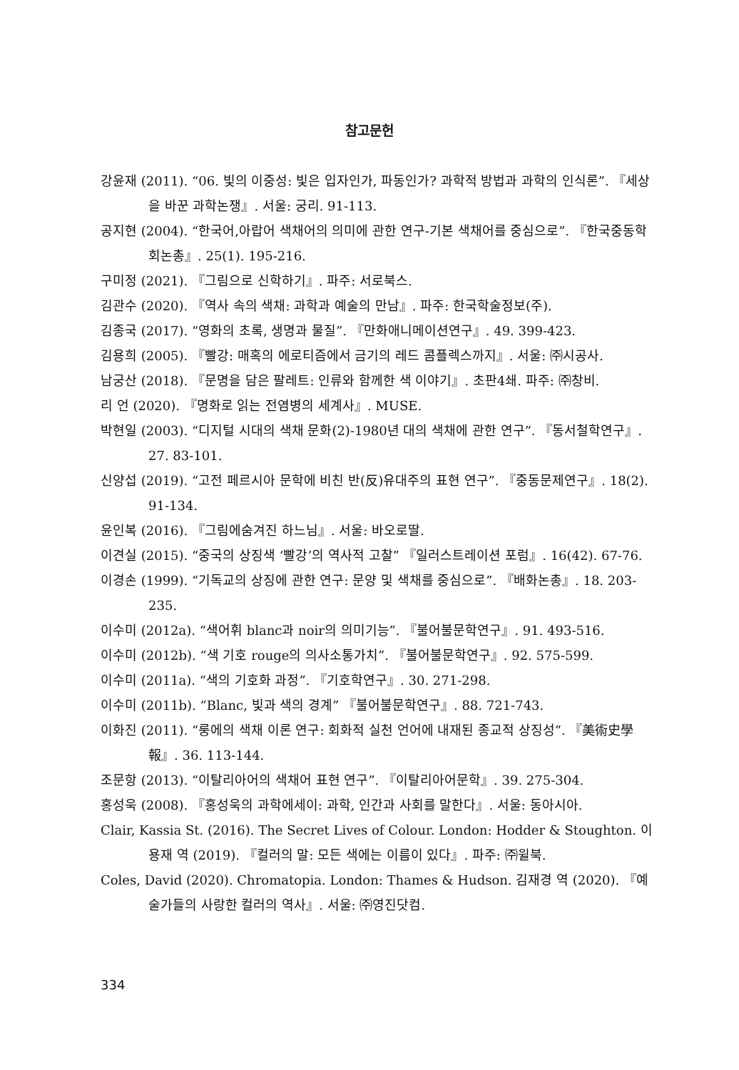참고문헌
강윤재 (2011). “06. 빛의 이중성: 빛은 입자인가, 파동인가? 과학적 방법과 과학의 인식론”. 『세상을 바꾼 과학논쟁』. 서울: 궁리. 91-113.
공지현 (2004). “한국어,아랍어 색채어의 의미에 관한 연구-기본 색채어를 중심으로”. 『한국중동학회논총』. 25(1). 195-216.
구미정 (2021). 『그림으로 신학하기』. 파주: 서로북스.
김관수 (2020). 『역사 속의 색채: 과학과 예술의 만남』. 파주: 한국학술정보(주).
김종국 (2017). “영화의 초록, 생명과 물질”. 『만화애니메이션연구』. 49. 399-423.
김용희 (2005). 『빨강: 매혹의 에로티즘에서 금기의 레드 콤플렉스까지』. 서울: ㈜시공사.
남궁산 (2018). 『문명을 담은 팔레트: 인류와 함께한 색 이야기』. 초판4쇄. 파주: ㈜창비.
리 언 (2020). 『명화로 읽는 전염병의 세계사』. MUSE.
박현일 (2003). “디지털 시대의 색채 문화(2)-1980년 대의 색채에 관한 연구”. 『동서철학연구』. 27. 83-101.
신양섭 (2019). “고전 페르시아 문학에 비친 반(反)유대주의 표현 연구”. 『중동문제연구』. 18(2). 91-134.
윤인복 (2016). 『그림에숨겨진 하느님』. 서울: 바오로딸.
이견실 (2015). “중국의 상징색 ‘빨강’의 역사적 고찰” 『일러스트레이션 포럼』. 16(42). 67-76.
이경손 (1999). “기독교의 상징에 관한 연구: 문양 및 색채를 중심으로”. 『배화논총』. 18. 203-235.
이수미 (2012a). “색어휘 blanc과 noir의 의미기능”. 『불어불문학연구』. 91. 493-516.
이수미 (2012b). “색 기호 rouge의 의사소통가치”. 『불어불문학연구』. 92. 575-599.
이수미 (2011a). “색의 기호화 과정”. 『기호학연구』. 30. 271-298.
이수미 (2011b). “Blanc, 빛과 색의 경계” 『불어불문학연구』. 88. 721-743.
이화진 (2011). “룽에의 색채 이론 연구: 회화적 실천 언어에 내재된 종교적 상징성”. 『美術史學報』. 36. 113-144.
조문항 (2013). “이탈리아어의 색채어 표현 연구”. 『이탈리아어문학』. 39. 275-304.
홍성욱 (2008). 『홍성욱의 과학에세이: 과학, 인간과 사회를 말한다』. 서울: 동아시아.
Clair, Kassia St. (2016). The Secret Lives of Colour. London: Hodder & Stoughton. 이용재 역 (2019). 『컬러의 말: 모든 색에는 이름이 있다』. 파주: ㈜윌북.
Coles, David (2020). Chromatopia. London: Thames & Hudson. 김재경 역 (2020). 『예술가들의 사랑한 컬러의 역사』. 서울: ㈜영진닷컴.
334